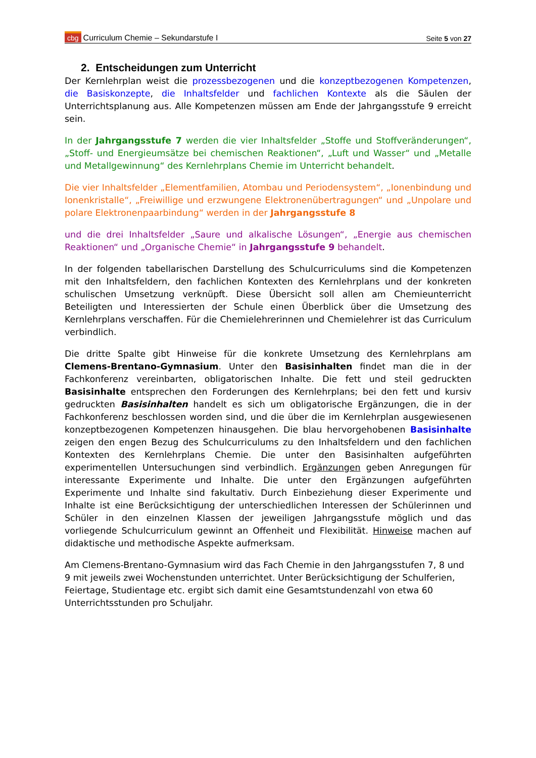cbg Curriculum Chemie – Sekundarstufe I Seite 5 von 27
2. Entscheidungen zum Unterricht
Der Kernlehrplan weist die prozessbezogenen und die konzeptbezogenen Kompetenzen, die Basiskonzepte, die Inhaltsfelder und fachlichen Kontexte als die Säulen der Unterrichtsplanung aus. Alle Kompetenzen müssen am Ende der Jahrgangsstufe 9 erreicht sein.
In der Jahrgangsstufe 7 werden die vier Inhaltsfelder „Stoffe und Stoffveränderungen“, „Stoff- und Energieumsätze bei chemischen Reaktionen“, „Luft und Wasser“ und „Metalle und Metallgewinnung“ des Kernlehrplans Chemie im Unterricht behandelt.
Die vier Inhaltsfelder „Elementfamilien, Atombau und Periodensystem“, „Ionenbindung und Ionenkristalle“, „Freiwillige und erzwungene Elektronenübertragungen“ und „Unpolare und polare Elektronenpaarbindung“ werden in der Jahrgangsstufe 8
und die drei Inhaltsfelder „Saure und alkalische Lösungen“, „Energie aus chemischen Reaktionen“ und „Organische Chemie“ in Jahrgangsstufe 9 behandelt.
In der folgenden tabellarischen Darstellung des Schulcurriculums sind die Kompetenzen mit den Inhaltsfeldern, den fachlichen Kontexten des Kernlehrplans und der konkreten schulischen Umsetzung verknüpft. Diese Übersicht soll allen am Chemieunterricht Beteiligten und Interessierten der Schule einen Überblick über die Umsetzung des Kernlehrplans verschaffen. Für die Chemielehrerinnen und Chemielehrer ist das Curriculum verbindlich.
Die dritte Spalte gibt Hinweise für die konkrete Umsetzung des Kernlehrplans am Clemens-Brentano-Gymnasium. Unter den Basisinhalten findet man die in der Fachkonferenz vereinbarten, obligatorischen Inhalte. Die fett und steil gedruckten Basisinhalte entsprechen den Forderungen des Kernlehrplans; bei den fett und kursiv gedruckten Basisinhalten handelt es sich um obligatorische Ergänzungen, die in der Fachkonferenz beschlossen worden sind, und die über die im Kernlehrplan ausgewiesenen konzeptbezogenen Kompetenzen hinausgehen. Die blau hervorgehobenen Basisinhalte zeigen den engen Bezug des Schulcurriculums zu den Inhaltsfeldern und den fachlichen Kontexten des Kernlehrplans Chemie. Die unter den Basisinhalten aufgeführten experimentellen Untersuchungen sind verbindlich. Ergänzungen geben Anregungen für interessante Experimente und Inhalte. Die unter den Ergänzungen aufgeführten Experimente und Inhalte sind fakultativ. Durch Einbeziehung dieser Experimente und Inhalte ist eine Berücksichtigung der unterschiedlichen Interessen der Schülerinnen und Schüler in den einzelnen Klassen der jeweiligen Jahrgangsstufe möglich und das vorliegende Schulcurriculum gewinnt an Offenheit und Flexibilität. Hinweise machen auf didaktische und methodische Aspekte aufmerksam.
Am Clemens-Brentano-Gymnasium wird das Fach Chemie in den Jahrgangsstufen 7, 8 und 9 mit jeweils zwei Wochenstunden unterrichtet. Unter Berücksichtigung der Schulferien, Feiertage, Studientage etc. ergibt sich damit eine Gesamtstundenzahl von etwa 60 Unterrichtsstunden pro Schuljahr.